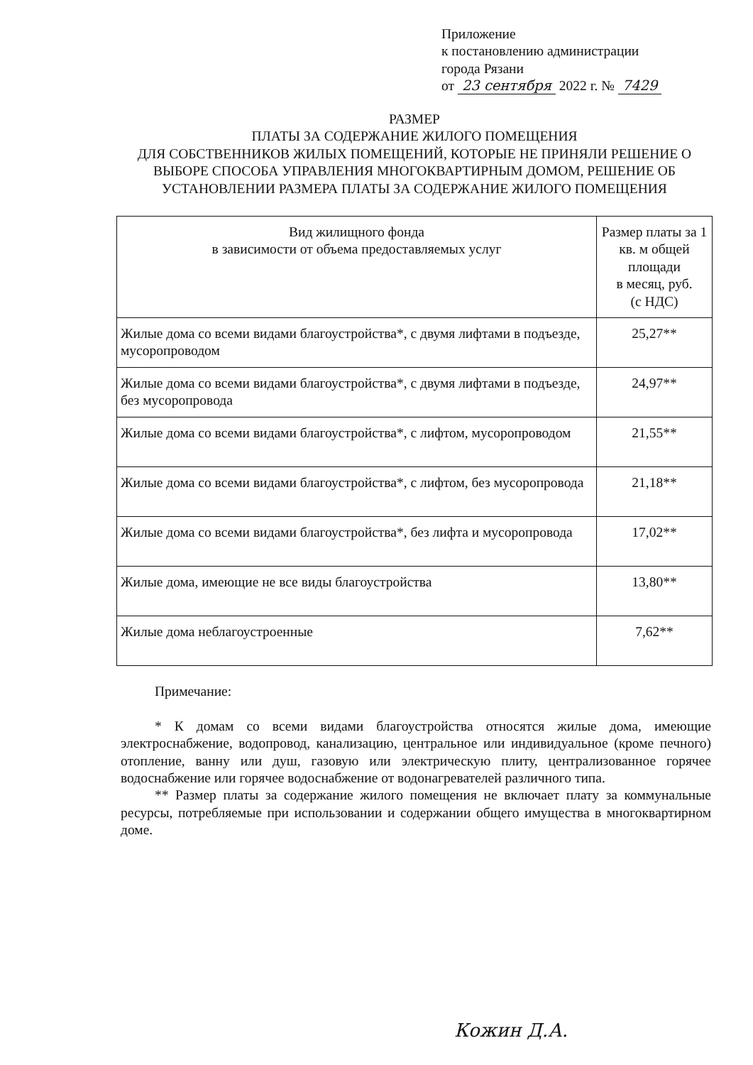Приложение
к постановлению администрации
города Рязани
от 23 сентября 2022 г. № 7429
РАЗМЕР
ПЛАТЫ ЗА СОДЕРЖАНИЕ ЖИЛОГО ПОМЕЩЕНИЯ
ДЛЯ СОБСТВЕННИКОВ ЖИЛЫХ ПОМЕЩЕНИЙ, КОТОРЫЕ НЕ ПРИНЯЛИ РЕШЕНИЕ О ВЫБОРЕ СПОСОБА УПРАВЛЕНИЯ МНОГОКВАРТИРНЫМ ДОМОМ, РЕШЕНИЕ ОБ УСТАНОВЛЕНИИ РАЗМЕРА ПЛАТЫ ЗА СОДЕРЖАНИЕ ЖИЛОГО ПОМЕЩЕНИЯ
| Вид жилищного фонда в зависимости от объема предоставляемых услуг | Размер платы за 1 кв. м общей площади в месяц, руб. (с НДС) |
| --- | --- |
| Жилые дома со всеми видами благоустройства*, с двумя лифтами в подъезде, мусоропроводом | 25,27** |
| Жилые дома со всеми видами благоустройства*, с двумя лифтами в подъезде, без мусоропровода | 24,97** |
| Жилые дома со всеми видами благоустройства*, с лифтом, мусоропроводом | 21,55** |
| Жилые дома со всеми видами благоустройства*, с лифтом, без мусоропровода | 21,18** |
| Жилые дома со всеми видами благоустройства*, без лифта и мусоропровода | 17,02** |
| Жилые дома, имеющие не все виды благоустройства | 13,80** |
| Жилые дома неблагоустроенные | 7,62** |
Примечание:
* К домам со всеми видами благоустройства относятся жилые дома, имеющие электроснабжение, водопровод, канализацию, центральное или индивидуальное (кроме печного) отопление, ванну или душ, газовую или электрическую плиту, централизованное горячее водоснабжение или горячее водоснабжение от водонагревателей различного типа.
** Размер платы за содержание жилого помещения не включает плату за коммунальные ресурсы, потребляемые при использовании и содержании общего имущества в многоквартирном доме.
Кожин Д.А.